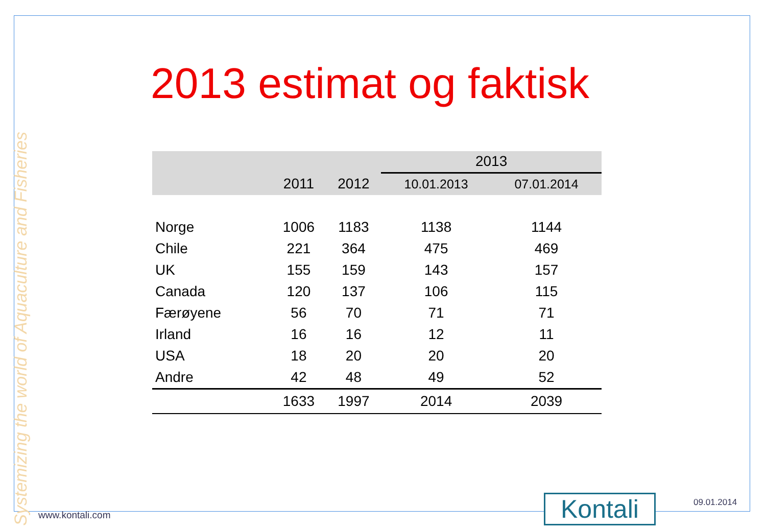Systemizing the world of Aquaculture and Fisheries
2013 estimat og faktisk
| | | | 2013 | |
| --- | --- | --- | --- | --- |
| | 2011 | 2012 | 10.01.2013 | 07.01.2014 |
| Norge | 1006 | 1183 | 1138 | 1144 |
| Chile | 221 | 364 | 475 | 469 |
| UK | 155 | 159 | 143 | 157 |
| Canada | 120 | 137 | 106 | 115 |
| Færøyene | 56 | 70 | 71 | 71 |
| Irland | 16 | 16 | 12 | 11 |
| USA | 18 | 20 | 20 | 20 |
| Andre | 42 | 48 | 49 | 52 |
| | 1633 | 1997 | 2014 | 2039 |
www.kontali.com Kontali 09.01.2014